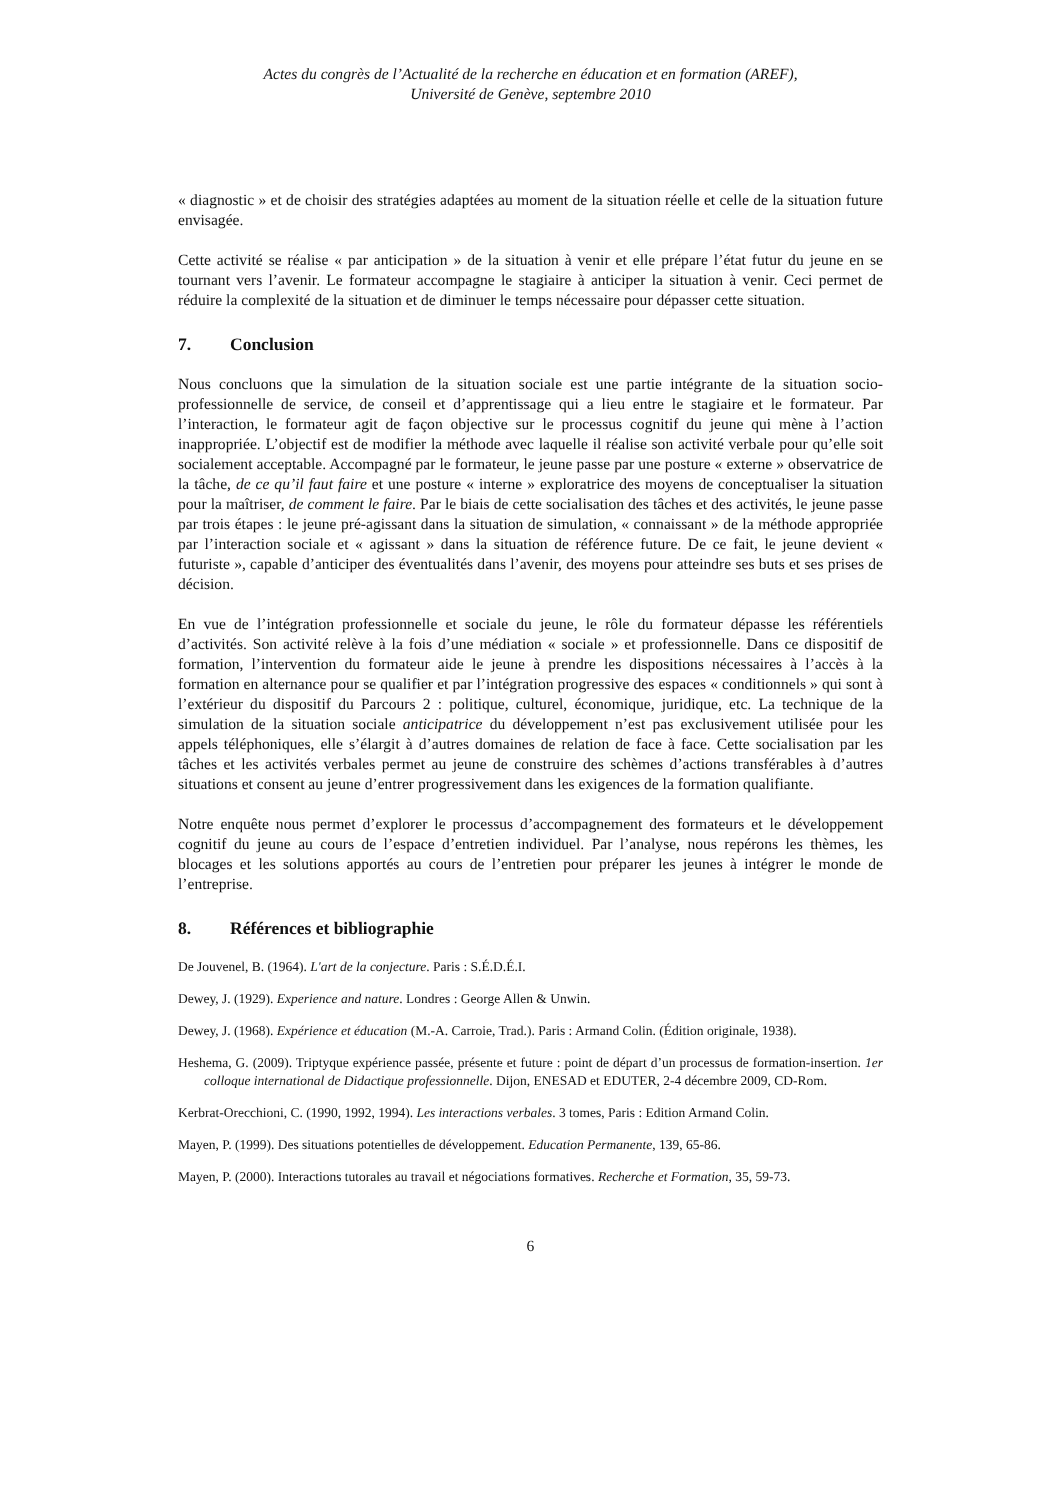Actes du congrès de l’Actualité de la recherche en éducation et en formation (AREF),
Université de Genève, septembre 2010
« diagnostic » et de choisir des stratégies adaptées au moment de la situation réelle et celle de la situation future envisagée.
Cette activité se réalise « par anticipation » de la situation à venir et elle prépare l’état futur du jeune en se tournant vers l’avenir. Le formateur accompagne le stagiaire à anticiper la situation à venir. Ceci permet de réduire la complexité de la situation et de diminuer le temps nécessaire pour dépasser cette situation.
7. Conclusion
Nous concluons que la simulation de la situation sociale est une partie intégrante de la situation socio-professionnelle de service, de conseil et d’apprentissage qui a lieu entre le stagiaire et le formateur. Par l’interaction, le formateur agit de façon objective sur le processus cognitif du jeune qui mène à l’action inappropriée. L’objectif est de modifier la méthode avec laquelle il réalise son activité verbale pour qu’elle soit socialement acceptable. Accompagné par le formateur, le jeune passe par une posture « externe » observatrice de la tâche, de ce qu’il faut faire et une posture « interne » exploratrice des moyens de conceptualiser la situation pour la maîtriser, de comment le faire. Par le biais de cette socialisation des tâches et des activités, le jeune passe par trois étapes : le jeune pré-agissant dans la situation de simulation, « connaissant » de la méthode appropriée par l’interaction sociale et « agissant » dans la situation de référence future. De ce fait, le jeune devient « futuriste », capable d’anticiper des éventualités dans l’avenir, des moyens pour atteindre ses buts et ses prises de décision.
En vue de l’intégration professionnelle et sociale du jeune, le rôle du formateur dépasse les référentiels d’activités. Son activité relève à la fois d’une médiation « sociale » et professionnelle. Dans ce dispositif de formation, l’intervention du formateur aide le jeune à prendre les dispositions nécessaires à l’accès à la formation en alternance pour se qualifier et par l’intégration progressive des espaces « conditionnels » qui sont à l’extérieur du dispositif du Parcours 2 : politique, culturel, économique, juridique, etc. La technique de la simulation de la situation sociale anticipatrice du développement n’est pas exclusivement utilisée pour les appels téléphoniques, elle s’élargit à d’autres domaines de relation de face à face. Cette socialisation par les tâches et les activités verbales permet au jeune de construire des schèmes d’actions transférables à d’autres situations et consent au jeune d’entrer progressivement dans les exigences de la formation qualifiante.
Notre enquête nous permet d’explorer le processus d’accompagnement des formateurs et le développement cognitif du jeune au cours de l’espace d’entretien individuel. Par l’analyse, nous repérons les thèmes, les blocages et les solutions apportés au cours de l’entretien pour préparer les jeunes à intégrer le monde de l’entreprise.
8. Références et bibliographie
De Jouvenel, B. (1964). L'art de la conjecture. Paris : S.É.D.É.I.
Dewey, J. (1929). Experience and nature. Londres : George Allen & Unwin.
Dewey, J. (1968). Expérience et éducation (M.-A. Carroie, Trad.). Paris : Armand Colin. (Édition originale, 1938).
Heshema, G. (2009). Triptyque expérience passée, présente et future : point de départ d’un processus de formation-insertion. 1er colloque international de Didactique professionnelle. Dijon, ENESAD et EDUTER, 2-4 décembre 2009, CD-Rom.
Kerbrat-Orecchioni, C. (1990, 1992, 1994). Les interactions verbales. 3 tomes, Paris : Edition Armand Colin.
Mayen, P. (1999). Des situations potentielles de développement. Education Permanente, 139, 65-86.
Mayen, P. (2000). Interactions tutorales au travail et négociations formatives. Recherche et Formation, 35, 59-73.
6